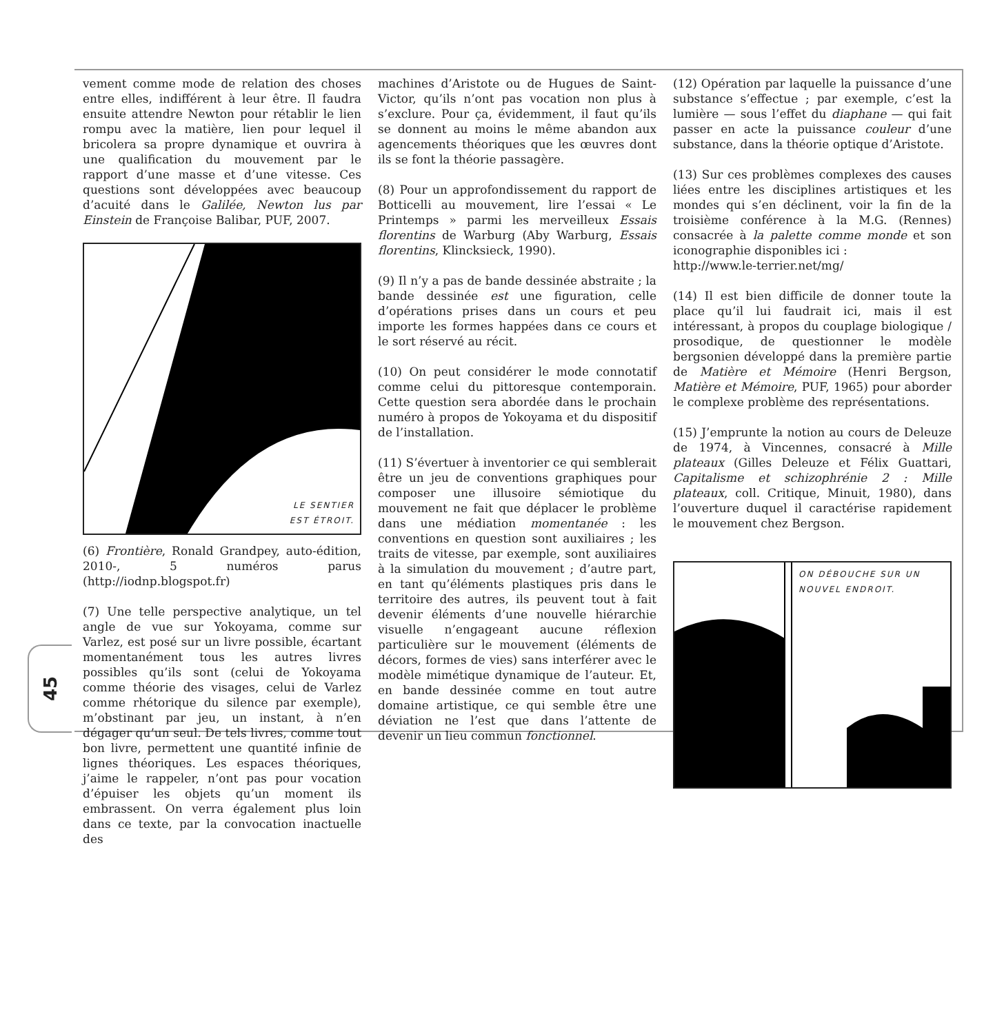45
vement comme mode de relation des choses entre elles, indifférent à leur être. Il faudra ensuite attendre Newton pour rétablir le lien rompu avec la matière, lien pour lequel il bricolera sa propre dynamique et ouvrira à une qualification du mouvement par le rapport d’une masse et d’une vitesse. Ces questions sont développées avec beaucoup d’acuité dans le Galilée, Newton lus par Einstein de Françoise Balibar, PUF, 2007.
LE SENTIER
EST ÉTROIT.
(6) Frontière, Ronald Grandpey, auto-édition, 2010-, 5 numéros parus (http://iodnp.blogspot.fr)
(7) Une telle perspective analytique, un tel angle de vue sur Yokoyama, comme sur Varlez, est posé sur un livre possible, écartant momentanément tous les autres livres possibles qu’ils sont (celui de Yokoyama comme théorie des visages, celui de Varlez comme rhétorique du silence par exemple), m’obstinant par jeu, un instant, à n’en dégager qu’un seul. De tels livres, comme tout bon livre, permettent une quantité infinie de lignes théoriques. Les espaces théoriques, j’aime le rappeler, n’ont pas pour vocation d’épuiser les objets qu’un moment ils embrassent. On verra également plus loin dans ce texte, par la convocation inactuelle des
machines d’Aristote ou de Hugues de Saint-Victor, qu’ils n’ont pas vocation non plus à s’exclure. Pour ça, évidemment, il faut qu’ils se donnent au moins le même abandon aux agencements théoriques que les œuvres dont ils se font la théorie passagère.
(8) Pour un approfondissement du rapport de Botticelli au mouvement, lire l’essai « Le Printemps » parmi les merveilleux Essais florentins de Warburg (Aby Warburg, Essais florentins, Klincksieck, 1990).
(9) Il n’y a pas de bande dessinée abstraite ; la bande dessinée est une figuration, celle d’opérations prises dans un cours et peu importe les formes happées dans ce cours et le sort réservé au récit.
(10) On peut considérer le mode connotatif comme celui du pittoresque contemporain. Cette question sera abordée dans le prochain numéro à propos de Yokoyama et du dispositif de l’installation.
(11) S’évertuer à inventorier ce qui semblerait être un jeu de conventions graphiques pour composer une illusoire sémiotique du mouvement ne fait que déplacer le problème dans une médiation momentanée : les conventions en question sont auxiliaires ; les traits de vitesse, par exemple, sont auxiliaires à la simulation du mouvement ; d’autre part, en tant qu’éléments plastiques pris dans le territoire des autres, ils peuvent tout à fait devenir éléments d’une nouvelle hiérarchie visuelle n’engageant aucune réflexion particulière sur le mouvement (éléments de décors, formes de vies) sans interférer avec le modèle mimétique dynamique de l’auteur. Et, en bande dessinée comme en tout autre domaine artistique, ce qui semble être une déviation ne l’est que dans l’attente de devenir un lieu commun fonctionnel.
(12) Opération par laquelle la puissance d’une substance s’effectue ; par exemple, c’est la lumière — sous l’effet du diaphane — qui fait passer en acte la puissance couleur d’une substance, dans la théorie optique d’Aristote.
(13) Sur ces problèmes complexes des causes liées entre les disciplines artistiques et les mondes qui s’en déclinent, voir la fin de la troisième conférence à la M.G. (Rennes) consacrée à la palette comme monde et son iconographie disponibles ici :
http://www.le-terrier.net/mg/
(14) Il est bien difficile de donner toute la place qu’il lui faudrait ici, mais il est intéressant, à propos du couplage biologique / prosodique, de questionner le modèle bergsonien développé dans la première partie de Matière et Mémoire (Henri Bergson, Matière et Mémoire, PUF, 1965) pour aborder le complexe problème des représentations.
(15) J’emprunte la notion au cours de Deleuze de 1974, à Vincennes, consacré à Mille plateaux (Gilles Deleuze et Félix Guattari, Capitalisme et schizophrénie 2 : Mille plateaux, coll. Critique, Minuit, 1980), dans l’ouverture duquel il caractérise rapidement le mouvement chez Bergson.
ON DÉBOUCHE SUR UN
NOUVEL ENDROIT.